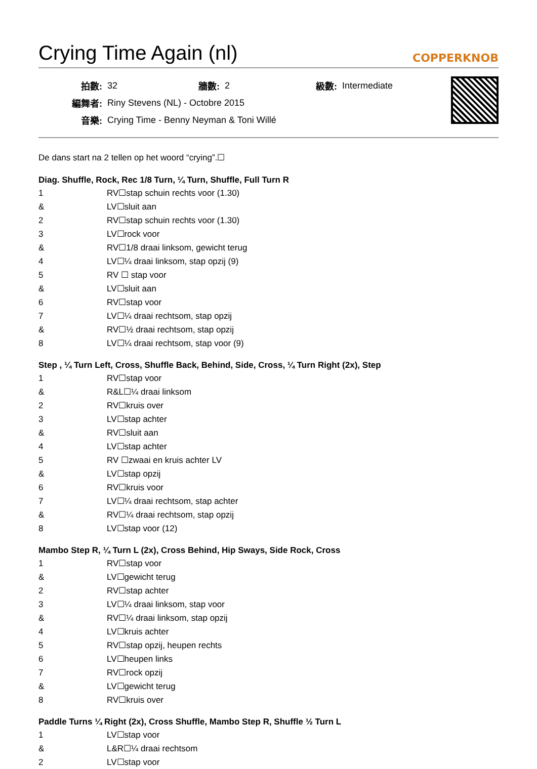Crying Time Again (nl) COPPERKNOB
| 拍數: | 32 | 牆數: | 2 | 級數: | Intermediate |
| 編舞者: | Riny Stevens (NL) - Octobre 2015 | | | | |
| 音樂: | Crying Time - Benny Neyman & Toni Willé | | | | |
De dans start na 2 tellen op het woord “crying”.☐
Diag. Shuffle, Rock, Rec 1/8 Turn, ¼ Turn, Shuffle, Full Turn R
| 1 | RV☐stap schuin rechts voor (1.30) |
| & | LV☐sluit aan |
| 2 | RV☐stap schuin rechts voor (1.30) |
| 3 | LV☐rock voor |
| & | RV☐1/8 draai linksom, gewicht terug |
| 4 | LV☐¼ draai linksom, stap opzij (9) |
| 5 | RV ☐ stap voor |
| & | LV☐sluit aan |
| 6 | RV☐stap voor |
| 7 | LV☐¼ draai rechtsom, stap opzij |
| & | RV☐½ draai rechtsom, stap opzij |
| 8 | LV☐¼ draai rechtsom, stap voor (9) |
Step , ¼ Turn Left, Cross, Shuffle Back, Behind, Side, Cross, ¼ Turn Right (2x), Step
| 1 | RV☐stap voor |
| & | R&L☐¼ draai linksom |
| 2 | RV☐kruis over |
| 3 | LV☐stap achter |
| & | RV☐sluit aan |
| 4 | LV☐stap achter |
| 5 | RV ☐zwaai en kruis achter LV |
| & | LV☐stap opzij |
| 6 | RV☐kruis voor |
| 7 | LV☐¼ draai rechtsom, stap achter |
| & | RV☐¼ draai rechtsom, stap opzij |
| 8 | LV☐stap voor (12) |
Mambo Step R, ¼ Turn L (2x), Cross Behind, Hip Sways, Side Rock, Cross
| 1 | RV☐stap voor |
| & | LV☐gewicht terug |
| 2 | RV☐stap achter |
| 3 | LV☐¼ draai linksom, stap voor |
| & | RV☐¼ draai linksom, stap opzij |
| 4 | LV☐kruis achter |
| 5 | RV☐stap opzij, heupen rechts |
| 6 | LV☐heupen links |
| 7 | RV☐rock opzij |
| & | LV☐gewicht terug |
| 8 | RV☐kruis over |
Paddle Turns ¼ Right (2x), Cross Shuffle, Mambo Step R, Shuffle ½ Turn L
| 1 | LV☐stap voor |
| & | L&R☐¼ draai rechtsom |
| 2 | LV☐stap voor |